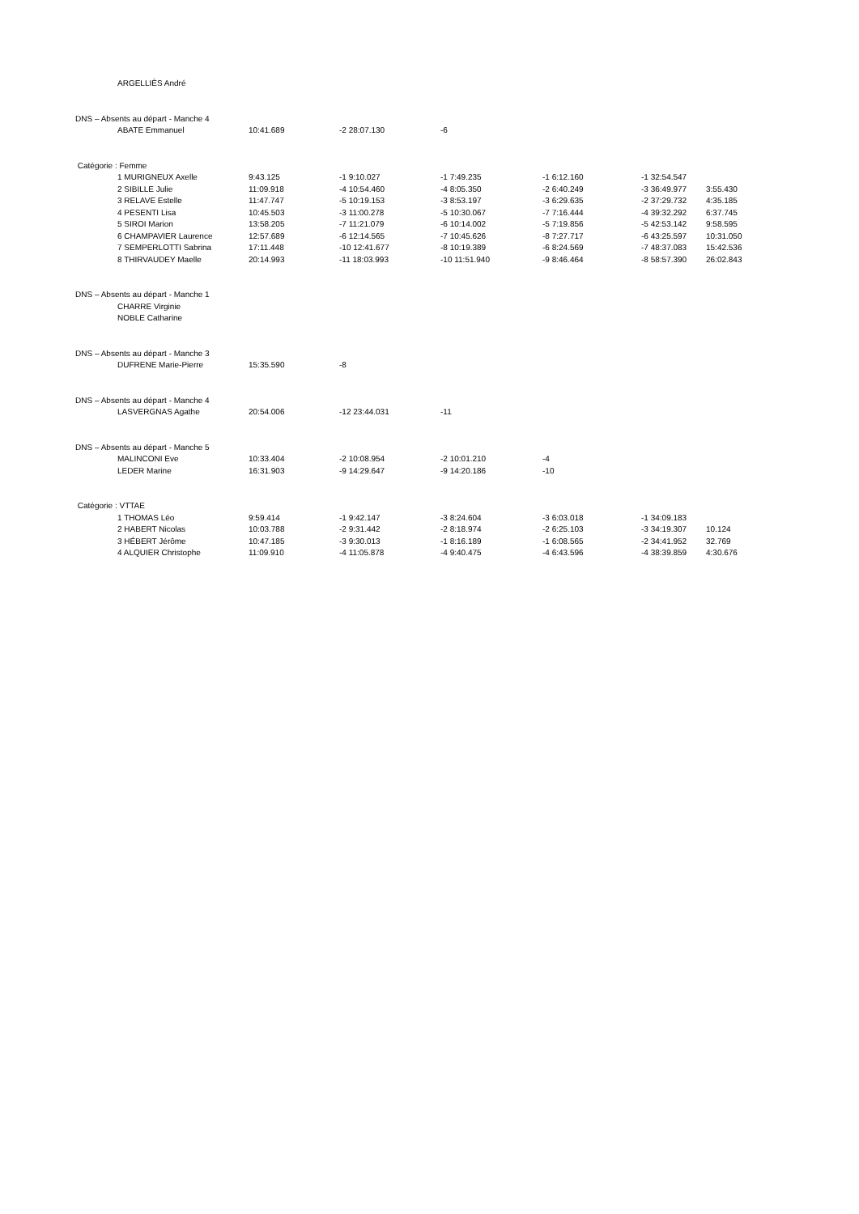| | ARGELLIÈS André | | | | | | |
| DNS – Absents au départ - Manche 4 | | | | | | | |
| | ABATE Emmanuel | 10:41.689 | -2 28:07.130 | -6 | | | |
| Catégorie : Femme | | | | | | | |
| | 1 MURIGNEUX Axelle | 9:43.125 | -1 9:10.027 | -1 7:49.235 | -1 6:12.160 | -1 32:54.547 | |
| | 2 SIBILLE Julie | 11:09.918 | -4 10:54.460 | -4 8:05.350 | -2 6:40.249 | -3 36:49.977 | 3:55.430 |
| | 3 RELAVE Estelle | 11:47.747 | -5 10:19.153 | -3 8:53.197 | -3 6:29.635 | -2 37:29.732 | 4:35.185 |
| | 4 PESENTI Lisa | 10:45.503 | -3 11:00.278 | -5 10:30.067 | -7 7:16.444 | -4 39:32.292 | 6:37.745 |
| | 5 SIROI Marion | 13:58.205 | -7 11:21.079 | -6 10:14.002 | -5 7:19.856 | -5 42:53.142 | 9:58.595 |
| | 6 CHAMPAVIER Laurence | 12:57.689 | -6 12:14.565 | -7 10:45.626 | -8 7:27.717 | -6 43:25.597 | 10:31.050 |
| | 7 SEMPERLOTTI Sabrina | 17:11.448 | -10 12:41.677 | -8 10:19.389 | -6 8:24.569 | -7 48:37.083 | 15:42.536 |
| | 8 THIRVAUDEY Maelle | 20:14.993 | -11 18:03.993 | -10 11:51.940 | -9 8:46.464 | -8 58:57.390 | 26:02.843 |
| DNS – Absents au départ - Manche 1 | | | | | | | |
| | CHARRE Virginie | | | | | | |
| | NOBLE Catharine | | | | | | |
| DNS – Absents au départ - Manche 3 | | | | | | | |
| | DUFRENE Marie-Pierre | 15:35.590 | -8 | | | | |
| DNS – Absents au départ - Manche 4 | | | | | | | |
| | LASVERGNAS Agathe | 20:54.006 | -12 23:44.031 | -11 | | | |
| DNS – Absents au départ - Manche 5 | | | | | | | |
| | MALINCONI Eve | 10:33.404 | -2 10:08.954 | -2 10:01.210 | -4 | | |
| | LEDER Marine | 16:31.903 | -9 14:29.647 | -9 14:20.186 | -10 | | |
| Catégorie : VTTAE | | | | | | | |
| | 1 THOMAS Léo | 9:59.414 | -1 9:42.147 | -3 8:24.604 | -3 6:03.018 | -1 34:09.183 | |
| | 2 HABERT Nicolas | 10:03.788 | -2 9:31.442 | -2 8:18.974 | -2 6:25.103 | -3 34:19.307 | 10.124 |
| | 3 HÉBERT Jérôme | 10:47.185 | -3 9:30.013 | -1 8:16.189 | -1 6:08.565 | -2 34:41.952 | 32.769 |
| | 4 ALQUIER Christophe | 11:09.910 | -4 11:05.878 | -4 9:40.475 | -4 6:43.596 | -4 38:39.859 | 4:30.676 |